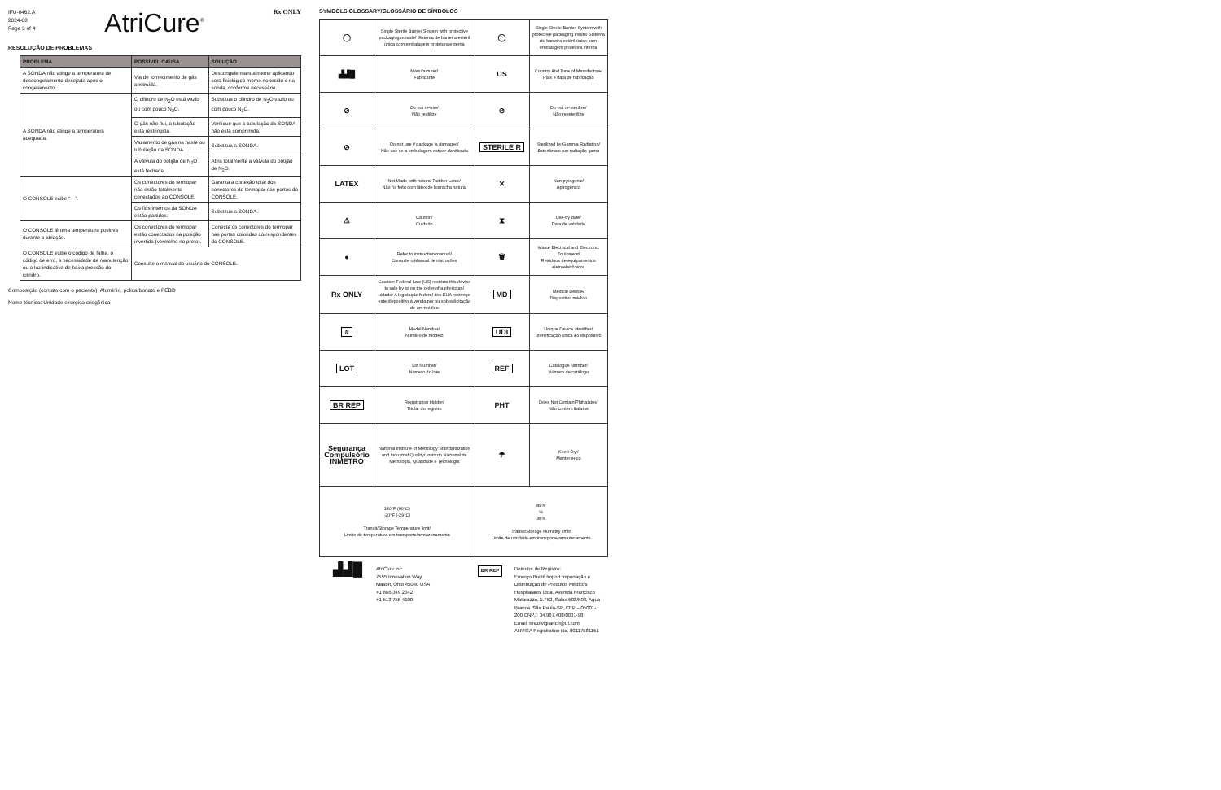IFU-0462.A
2024-08
Page 3 of 4
AtriCure<sup>®</sup> Rx ONLY
RESOLUÇÃO DE PROBLEMAS
| PROBLEMA | POSSÍVEL CAUSA | SOLUÇÃO |
| --- | --- | --- |
| A SONDA não atinge a temperatura de descongelamento desejada após o congelamento. | Via de fornecimento de gás obstruída. | Descongele manualmente aplicando soro fisiológico morno no tecido e na sonda, conforme necessário. |
| A SONDA não atinge a temperatura adequada. | O cilindro de N<sub>2</sub>O está vazio ou com pouco N<sub>2</sub>O. | Substitua o cilindro de N<sub>2</sub>O vazio ou com pouco N<sub>2</sub>O. |
| | O gás não flui, a tubulação está restringida. | Verifique que a tubulação da SONDA não está comprimida. |
| | Vazamento de gás na haste ou tubulação da SONDA. | Substitua a SONDA. |
| | A válvula do botijão de N<sub>2</sub>O está fechada. | Abra totalmente a válvula do botijão de N<sub>2</sub>O. |
| O CONSOLE exibe “---”. | Os conectores do termopar não estão totalmente conectados ao CONSOLE. | Garanta a conexão total dos conectores do termopar nas portas do CONSOLE. |
| | Os fios internos da SONDA estão partidos. | Substitua a SONDA. |
| O CONSOLE lê uma temperatura positiva durante a ablação. | Os conectores do termopar estão conectados na posição invertida (vermelho no preto). | Conecte os conectores do termopar nas portas coloridas correspondentes do CONSOLE. |
| O CONSOLE exibe o código de falha, o código de erro, a necessidade de manutenção ou a luz indicativa de baixa pressão do cilindro. | Consulte o manual do usuário do CONSOLE. | |
Composição (contato com o paciente): Alumínio, policarbonato e PEBD
Nome técnico: Unidade cirúrgica criogênica
SYMBOLS GLOSSARY/GLOSSÁRIO DE SÍMBOLOS
| ◯ | Single Sterile Barrier System with protective packaging outside/ Sistema de barreira estéril única com embalagem protetora externa | ◯ | Single Sterile Barrier System with protective packaging inside/ Sistema de barreira estéril único com embalagem protetora interna |
| ▟▟█ | Manufacturer/ Fabricante | US | Country And Date of Manufacture/ País e data de fabricação |
| ⊘ | Do not re-use/ Não reutilize | ⊘ | Do not re-sterilize/ Não reesterilize |
| ⊘ | Do not use if package is damaged/ Não use se a embalagem estiver danificada | STERILE R | Sterilized by Gamma Radiation/ Esterilizado por radiação gama |
| LATEX | Not Made with natural Rubber Latex/ Não foi feito com látex de borracha natural | ✕ | Non-pyrogenic/ Apirogênico |
| ⚠ | Caution/ Cuidado | ⧗ | Use-by date/ Data de validade |
| ● | Refer to instruction manual/ Consulte o Manual de instruções | 🗑 | Waste Electrical and Electronic Equipment/ Resíduos de equipamentos eletroeletrônicos |
| Rx ONLY | Caution: Federal Law (US) restricts this device to sale by or on the order of a physician/ uidado: A legislação federal dos EUA restringe este dispositivo à venda por ou sob solicitação de um médico | MD | Medical Device/ Dispositivo médico |
| # | Model Number/ Número de modelo | UDI | Unique Device Identifier/ Identificação única do dispositivo |
| LOT | Lot Number/ Número do lote | REF | Catalogue Number/ Número de catálogo |
| BR REP | Registration Holder/ Titular do registro | PHT | Does Not Contain Phthalates/ Não contém ftalatos |
| Segurança Compulsório INMETRO | National Institute of Metrology Standardization and Industrial Quality/ Instituto Nacional de Metrologia, Qualidade e Tecnologia | ☂ | Keep Dry/ Manter seco |
| 140°F (60°C) -20°F (-29°C) Transit/Storage Temperature limit/ Limite de temperatura em transporte/armazenamento | | 85% % 30% Transit/Storage Humidity limit/ Limite de umidade em transporte/armazenamento | |
▟▟█
AtriCure Inc.
7555 Innovation Way
Mason, Ohio 45040 USA
+1 866 349 2342
+1 513 755 4100
BR REP Detentor de Registro:
Emergo Brazil Import Importação e Distribuição de Produtos Médicos Hospitalares Ltda. Avenida Francisco Matarazzo, 1.752, Salas 502/503, Agua Branca, São Paulo-SP, CEP – 05001-200 CNPJ: 04.967.408/0001-98
Email: brazilvigilance@ul.com
ANVISA Registration No. 80117581151